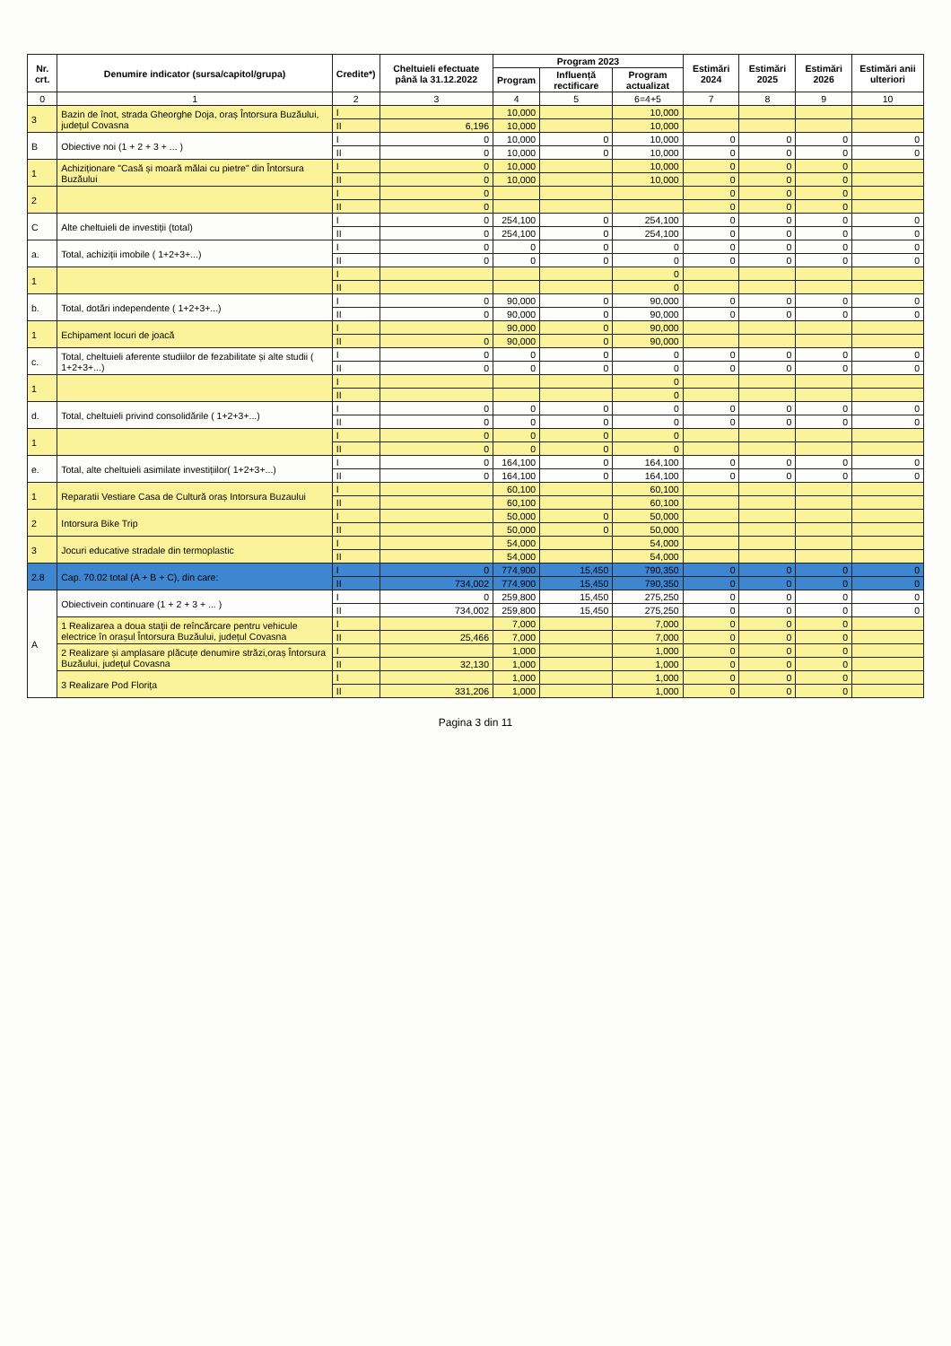| Nr. crt. | Denumire indicator (sursa/capitol/grupa) | Credite*) | Cheltuieli efectuate până la 31.12.2022 | Program 2023 | | | Estimări 2024 | Estimări 2025 | Estimări 2026 | Estimări anii ulteriori |
| --- | --- | --- | --- | --- | --- | --- | --- | --- | --- | --- |
| | | | | Program | Influență rectificare | Program actualizat | | | | |
| 0 | 1 | 2 | 3 | 4 | 5 | 6=4+5 | 7 | 8 | 9 | 10 |
| 3 | Bazin de înot, strada Gheorghe Doja, oraș Întorsura Buzăului, județul Covasna | I | | 10,000 | | 10,000 | | | | |
| | | II | 6,196 | 10,000 | | 10,000 | | | | |
| B | Obiective noi (1 + 2 + 3 + ... ) | I | 0 | 10,000 | 0 | 10,000 | 0 | 0 | 0 | 0 |
| | | II | 0 | 10,000 | 0 | 10,000 | 0 | 0 | 0 | 0 |
| 1 | Achiziționare "Casă și moară mălai cu pietre" din Întorsura Buzăului | I | 0 | 10,000 | | 10,000 | 0 | 0 | 0 | |
| | | II | 0 | 10,000 | | 10,000 | 0 | 0 | 0 | |
| 2 | | I | 0 | | | | 0 | 0 | 0 | |
| | | II | 0 | | | | 0 | 0 | 0 | |
| C | Alte cheltuieli de investiții (total) | I | 0 | 254,100 | 0 | 254,100 | 0 | 0 | 0 | 0 |
| | | II | 0 | 254,100 | 0 | 254,100 | 0 | 0 | 0 | 0 |
| a. | Total, achiziții imobile ( 1+2+3+...) | I | 0 | 0 | 0 | 0 | 0 | 0 | 0 | 0 |
| | | II | 0 | 0 | 0 | 0 | 0 | 0 | 0 | 0 |
| 1 | | I | | | | 0 | | | | |
| | | II | | | | 0 | | | | |
| b. | Total, dotări independente ( 1+2+3+...) | I | 0 | 90,000 | 0 | 90,000 | 0 | 0 | 0 | 0 |
| | | II | 0 | 90,000 | 0 | 90,000 | 0 | 0 | 0 | 0 |
| 1 | Echipament locuri de joacă | I | | 90,000 | 0 | 90,000 | | | | |
| | | II | 0 | 90,000 | 0 | 90,000 | | | | |
| c. | Total, cheltuieli aferente studiilor de fezabilitate și alte studii ( 1+2+3+...) | I | 0 | 0 | 0 | 0 | 0 | 0 | 0 | 0 |
| | | II | 0 | 0 | 0 | 0 | 0 | 0 | 0 | 0 |
| 1 | | I | | | | 0 | | | | |
| | | II | | | | 0 | | | | |
| d. | Total, cheltuieli privind consolidările ( 1+2+3+...) | I | 0 | 0 | 0 | 0 | 0 | 0 | 0 | 0 |
| | | II | 0 | 0 | 0 | 0 | 0 | 0 | 0 | 0 |
| 1 | | I | 0 | 0 | 0 | 0 | | | | |
| | | II | 0 | 0 | 0 | 0 | | | | |
| e. | Total, alte cheltuieli asimilate investițiilor( 1+2+3+...) | I | 0 | 164,100 | 0 | 164,100 | 0 | 0 | 0 | 0 |
| | | II | 0 | 164,100 | 0 | 164,100 | 0 | 0 | 0 | 0 |
| 1 | Reparatii Vestiare Casa de Cultură oraș Intorsura Buzaului | I | | 60,100 | | 60,100 | | | | |
| | | II | | 60,100 | | 60,100 | | | | |
| 2 | Intorsura Bike Trip | I | | 50,000 | 0 | 50,000 | | | | |
| | | II | | 50,000 | 0 | 50,000 | | | | |
| 3 | Jocuri educative stradale din termoplastic | I | | 54,000 | | 54,000 | | | | |
| | | II | | 54,000 | | 54,000 | | | | |
| 2.8 | Cap. 70.02 total (A + B + C), din care: | I | 0 | 774,900 | 15,450 | 790,350 | 0 | 0 | 0 | 0 |
| | | II | 734,002 | 774,900 | 15,450 | 790,350 | 0 | 0 | 0 | 0 |
| A | Obiectivein continuare (1 + 2 + 3 + ... ) | I | 0 | 259,800 | 15,450 | 275,250 | 0 | 0 | 0 | 0 |
| | | II | 734,002 | 259,800 | 15,450 | 275,250 | 0 | 0 | 0 | 0 |
| | 1 Realizarea a doua stații de reîncărcare pentru vehicule electrice în orașul Întorsura Buzăului, județul Covasna | I | | 7,000 | | 7,000 | 0 | 0 | 0 | |
| | | II | 25,466 | 7,000 | | 7,000 | 0 | 0 | 0 | |
| | 2 Realizare și amplasare plăcuțe denumire străzi,oraș Întorsura Buzăului, județul Covasna | I | | 1,000 | | 1,000 | 0 | 0 | 0 | |
| | | II | 32,130 | 1,000 | | 1,000 | 0 | 0 | 0 | |
| | 3 Realizare Pod Florița | I | | 1,000 | | 1,000 | 0 | 0 | 0 | |
| | | II | 331,206 | 1,000 | | 1,000 | 0 | 0 | 0 | |
Pagina 3 din 11